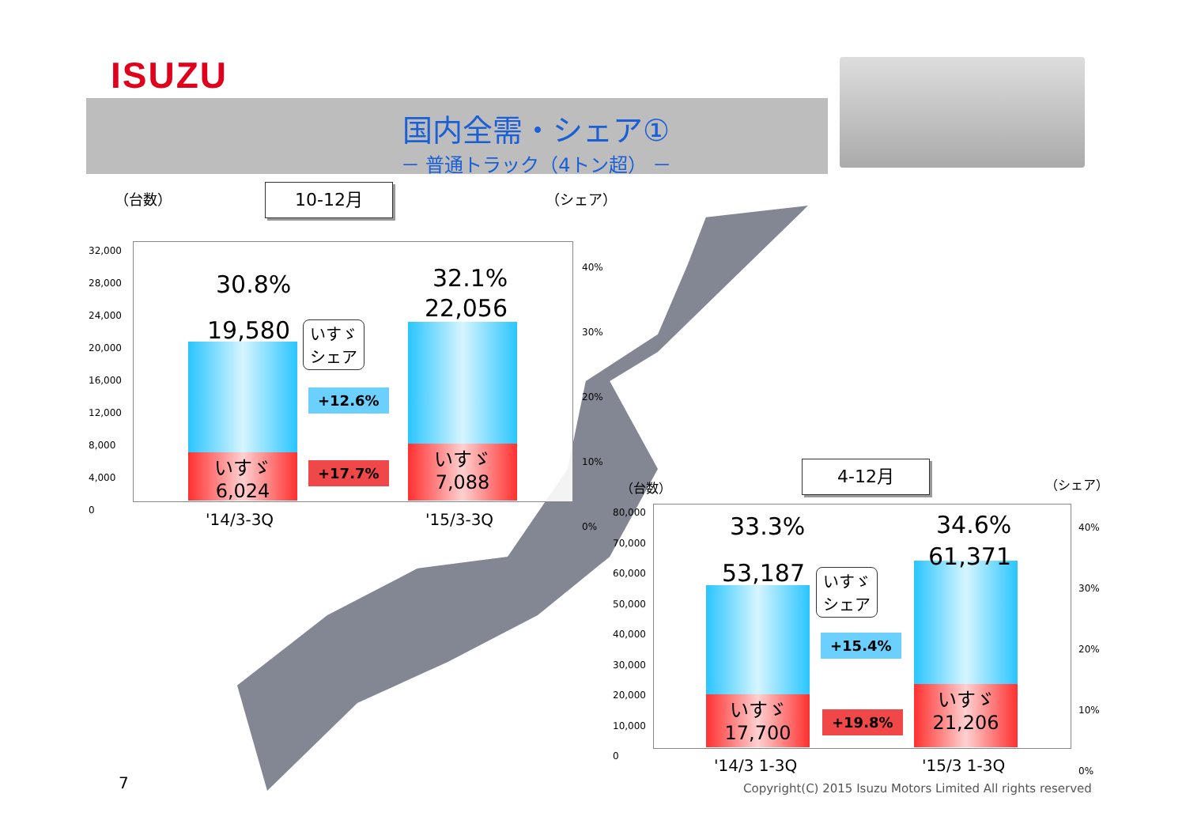ISUZU
国内全需・シェア①
－ 普通トラック（4トン超） －
（台数） 10-12月 （シェア）
32,000
28,000
24,000
20,000
16,000
12,000
8,000
4,000
0
40%
30%
20%
10%
0%
いすゞ
6,024
いすゞ
7,088
30.8%
19,580
32.1%
22,056
いすゞ
シェア
+12.6%
+17.7%
'14/3-3Q '15/3-3Q
（台数）
4-12月
（シェア）
80,000
70,000
60,000
50,000
40,000
30,000
20,000
10,000
0
40%
30%
20%
10%
0%
いすゞ
17,700
いすゞ
21,206
33.3%
53,187
34.6%
61,371
いすゞ
シェア
+15.4%
+19.8%
'14/3 1-3Q '15/3 1-3Q
7
Copyright(C) 2015 Isuzu Motors Limited All rights reserved